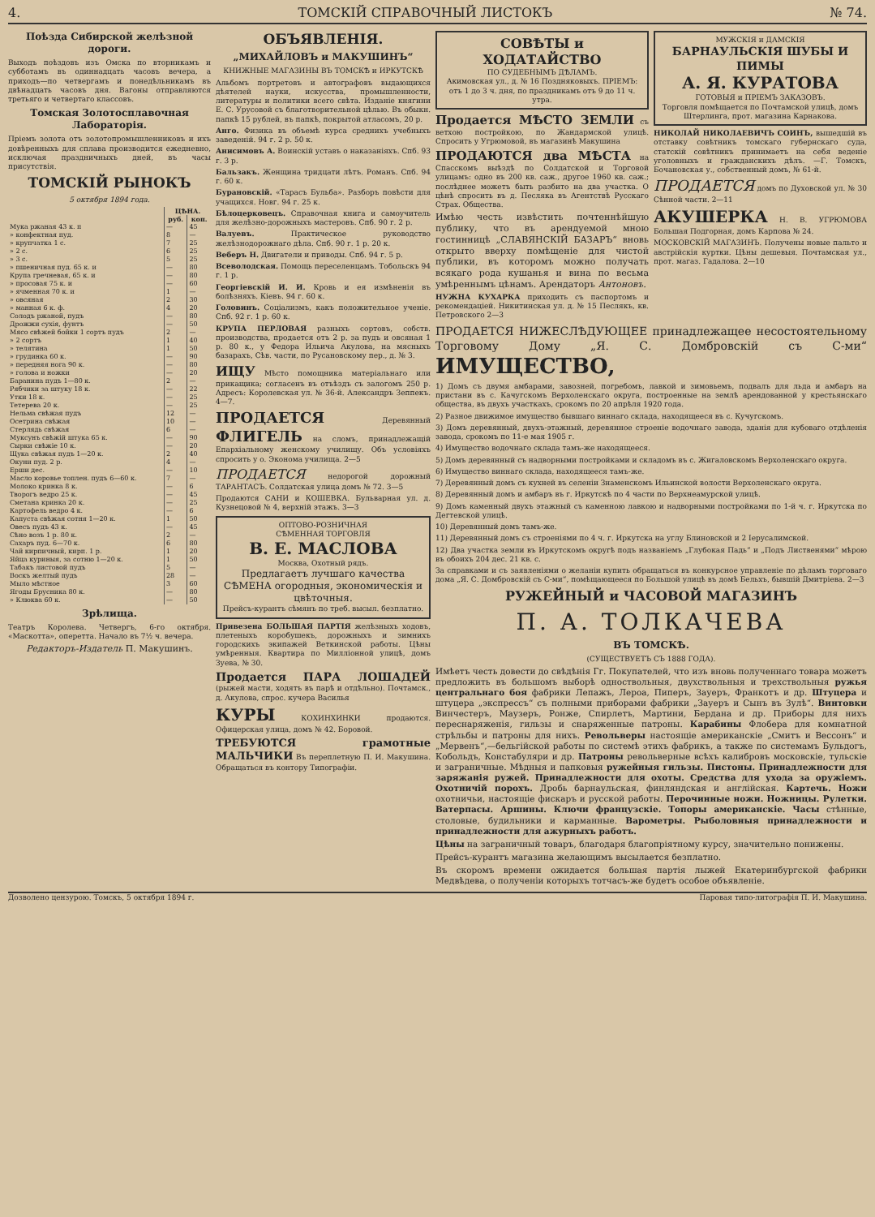4. ТОМСКІЙ СПРАВОЧНЫЙ ЛИСТОКЪ № 74.
Поѣзда Сибирской желѣзной дороги.
Выходъ поѣздовъ изъ Омска по вторникамъ и субботамъ въ одиннадцать часовъ вечера, а приходъ—по четвергамъ и понедѣльникамъ въ двѣнадцать часовъ дня. Вагоны отправляются третьяго и четвертаго классовъ.
Томская Золотосплавочная Лабораторія.
Пріемъ золота отъ золотопромышленниковъ и ихъ довѣренныхъ для сплава производится ежедневно, исключая праздничныхъ дней, въ часы присутствія.
ТОМСКІЙ РЫНОКЪ
5 октября 1894 года.
| | ЦѢНА. | |
| --- | --- | --- |
| | руб. | коп. |
| Мука ржаная 43 к. п | — | 45 |
| » конфектная пуд. | 8 | — |
| » крупчатка 1 с. | 7 | 25 |
| » 2 с. | 6 | 25 |
| » 3 с. | 5 | 25 |
| » пшеничная пуд. 65 к. и | — | 80 |
| Крупа гречневая, 65 к. и | — | 80 |
| » просовая 75 к. и | — | 60 |
| » ячменная 70 к. и | 1 | — |
| » овсяная | 2 | 30 |
| » манная 6 к. ф. | 4 | 20 |
| Солодъ ржаной, пудъ | — | 80 |
| Дрожжи сухія, фунтъ | — | 50 |
| Мясо свѣжей бойки 1 сортъ пудъ | 2 | — |
| » 2 сортъ | 1 | 40 |
| » телятина | 1 | 50 |
| » грудинка 60 к. | — | 90 |
| » передняя нога 90 к. | — | 80 |
| » голова и ножки | — | 20 |
| Баранина пудъ 1—80 к. | 2 | — |
| Рябчики за штуку 18 к. | — | 22 |
| Утки 18 к. | — | 25 |
| Тетерева 20 к. | — | 25 |
| Нельма свѣжая пудъ | 12 | — |
| Осетрина свѣжая | 10 | — |
| Стерлядь свѣжая | 6 | — |
| Муксунъ свѣжій штука 65 к. | — | 90 |
| Сырки свѣжіе 10 к. | — | 20 |
| Щука свѣжая пудъ 1—20 к. | 2 | 40 |
| Окуни пуд. 2 р. | 4 | — |
| Ерши дес. | — | 10 |
| Масло коровье топлен. пудъ 6—60 к. | 7 | — |
| Молоко кринка 8 к. | — | 6 |
| Творогъ ведро 25 к. | — | 45 |
| Сметана кринка 20 к. | — | 25 |
| Картофель ведро 4 к. | — | 6 |
| Капуста свѣжая сотня 1—20 к. | 1 | 50 |
| Овесъ пудъ 43 к. | — | 45 |
| Сѣно возъ 1 р. 80 к. | 2 | — |
| Сахаръ пуд. 6—70 к. | 6 | 80 |
| Чай кирпичный, кирп. 1 р. | 1 | 20 |
| Яйца куриныя, за сотню 1—20 к. | 1 | 50 |
| Табакъ листовой пудъ | 5 | — |
| Воскъ желтый пудъ | 28 | — |
| Мыло мѣстное | 3 | 60 |
| Ягоды Брусника 80 к. | — | 80 |
| » Клюква 60 к. | — | 50 |
Зрѣлища.
Театръ Королева. Четвергъ, 6-го октября. «Маскотта», оперетта. Начало въ 7½ ч. вечера.
Редакторъ-Издатель П. Макушинъ.
ОБЪЯВЛЕНІЯ.
„МИХАЙЛОВЪ и МАКУШИНЪ“
КНИЖНЫЕ МАГАЗИНЫ ВЪ ТОМСКѢ и ИРКУТСКѢ
Альбомъ портретовъ и автографовъ выдающихся дѣятелей науки, искусства, промышленности, литературы и политики всего свѣта. Изданіе княгини Е. С. Урусовой съ благотворительной цѣлью. Въ обыкн. папкѣ 15 рублей, въ папкѣ, покрытой атласомъ, 20 р.
Анго. Физика въ объемѣ курса среднихъ учебныхъ заведеній. 94 г. 2 р. 50 к.
Анисимовъ А. Воинскій уставъ о наказаніяхъ. Спб. 93 г. 3 р.
Бальзакъ. Женщина тридцати лѣтъ. Романъ. Спб. 94 г. 60 к.
Бурановскій. «Тарасъ Бульба». Разборъ повѣсти для учащихся. Новг. 94 г. 25 к.
Бѣлоцерковецъ. Справочная книга и самоучитель для желѣзно-дорожныхъ мастеровъ. Спб. 90 г. 2 р.
Валуевъ. Практическое руководство желѣзнодорожнаго дѣла. Спб. 90 г. 1 р. 20 к.
Веберъ Н. Двигатели и приводы. Спб. 94 г. 5 р.
Всеволодская. Помощь переселенцамъ. Тобольскъ 94 г. 1 р.
Георгіевскій И. И. Кровь и ея измѣненія въ болѣзняхъ. Кіевъ. 94 г. 60 к.
Головинъ. Соціализмъ, какъ положительное ученіе. Спб. 92 г. 1 р. 60 к.
КРУПА ПЕРЛОВАЯ разныхъ сортовъ, собств. производства, продается отъ 2 р. за пудъ и овсяная 1 р. 80 к., у Федора Ильича Акулова, на мясныхъ базарахъ, Сѣв. части, по Русановскому пер., д. № 3.
ИЩУ Мѣсто помощника матеріальнаго или прикащика; согласенъ въ отъѣздъ съ залогомъ 250 р. Адресъ: Королевская ул. № 36-й. Александръ Зеппекъ. 4—7.
ПРОДАЕТСЯ Деревянный ФЛИГЕЛЬ на сломъ, принадлежащій Епархіальному женскому училищу. Объ условіяхъ спросить у о. Эконома училища. 2—5
ПРОДАЕТСЯ недорогой дорожный ТАРАНТАСЪ. Солдатская улица домъ № 72. 3—5
Продаются САНИ и КОШЕВКА. Бульварная ул. д. Кузнецовой № 4, верхній этажъ. 3—3
ОПТОВО-РОЗНИЧНАЯ
СѢМЕННАЯ ТОРГОВЛЯ
В. Е. МАСЛОВА
Москва, Охотный рядъ.
Предлагаетъ лучшаго качества СѢМЕНА огородныя, экономическія и цвѣточныя.
Прейсъ-курантъ сѣмянъ по треб. высыл. безплатно.
Привезена БОЛЬШАЯ ПАРТІЯ желѣзныхъ ходовъ, плетеныхъ коробушекъ, дорожныхъ и зимнихъ городскихъ экипажей Веткинской работы. Цѣны умѣренныя. Квартира по Милліонной улицѣ, домъ Зуева, № 30.
Продается ПАРА ЛОШАДЕЙ (рыжей масти, ходятъ въ парѣ и отдѣльно). Почтамск., д. Акулова, спрос. кучера Василья
КУРЫ КОХИНХИНКИ продаются. Офицерская улица, домъ № 42. Боровой.
ТРЕБУЮТСЯ грамотные МАЛЬЧИКИ Въ переплетную П. И. Макушина. Обращаться въ контору Типографіи.
СОВѢТЫ и ХОДАТАЙСТВО
ПО СУДЕБНЫМЪ ДѢЛАМЪ.
Акимовская ул., д. № 16 Поздняковыхъ. ПРІЕМЪ: отъ 1 до 3 ч. дня, по праздникамъ отъ 9 до 11 ч. утра.
Продается МѢСТО ЗЕМЛИ съ ветхою постройкою, по Жандармской улицѣ. Спросить у Угрюмовой, въ магазинѣ Макушина
ПРОДАЮТСЯ два МѢСТА на Спасскомъ выѣздѣ по Солдатской и Торговой улицамъ: одно въ 200 кв. саж., другое 1960 кв. саж.; послѣднее можетъ быть разбито на два участка. О цѣнѣ спросить въ д. Песляка въ Агентствѣ Русскаго Страх. Общества.
Имѣю честь извѣстить почтеннѣйшую публику, что въ арендуемой мною гостинницѣ „СЛАВЯНСКІЙ БАЗАРЪ“ вновь открыто вверху помѣщеніе для чистой публики, въ которомъ можно получать всякаго рода кушанья и вина по весьма умѣреннымъ цѣнамъ. Арендаторъ Антоновъ.
НУЖНА КУХАРКА приходить съ паспортомъ и рекомендаціей. Никитинская ул. д. № 15 Песлякъ, кв. Петровского 2—3
МУЖСКІЯ и ДАМСКІЯ
БАРНАУЛЬСКІЯ ШУБЫ И ПИМЫ
А. Я. КУРАТОВА
ГОТОВЫЯ и ПРІЕМЪ ЗАКАЗОВЪ.
Торговля помѣщается по Почтамской улицѣ, домъ Штерлинга, прот. магазина Карнакова.
НИКОЛАЙ НИКОЛАЕВИЧЪ СОИНЪ, вышедшій въ отставку совѣтникъ томскаго губернскаго суда, статскій совѣтникъ принимаетъ на себя веденіе уголовныхъ и гражданскихъ дѣлъ. —Г. Томскъ, Бочановская у., собственный домъ, № 61-й.
ПРОДАЕТСЯ домъ по Духовской ул. № 30 Сѣнной части. 2—11
АКУШЕРКА Н. В. УГРЮМОВА Большая Подгорная, домъ Карпова № 24.
МОСКОВСКІЙ МАГАЗИНЪ. Получены новые пальто и австрійскія куртки. Цѣны дешевыя. Почтамская ул., прот. магаз. Гадалова. 2—10
ПРОДАЕТСЯ НИЖЕСЛѢДУЮЩЕЕ принадлежащее несостоятельному Торговому Дому „Я. С. Домбровскій съ С-ми“ ИМУЩЕСТВО,
1) Домъ съ двумя амбарами, завозней, погребомъ, лавкой и зимовьемъ, подвалъ для льда и амбаръ на пристани въ с. Качугскомъ Верхоленскаго округа, построенные на землѣ арендованной у крестьянскаго общества, въ двухъ участкахъ, срокомъ по 20 апрѣля 1920 года.
2) Разное движимое имущество бывшаго виннаго склада, находящееся въ с. Кучугскомъ.
3) Домъ деревянный, двухъ-этажный, деревянное строеніе водочнаго завода, зданія для кубоваго отдѣленія завода, срокомъ по 11-е мая 1905 г.
4) Имущество водочнаго склада тамъ-же находящееся.
5) Домъ деревянный съ надворными постройками и складомъ въ с. Жигаловскомъ Верхоленскаго округа.
6) Имущество виннаго склада, находящееся тамъ-же.
7) Деревянный домъ съ кухней въ селеніи Знаменскомъ Ильинской волости Верхоленскаго округа.
8) Деревянный домъ и амбаръ въ г. Иркутскѣ по 4 части по Верхнеамурской улицѣ.
9) Домъ каменный двухъ этажный съ каменною лавкою и надворными постройками по 1-й ч. г. Иркутска по Дегтевской улицѣ.
10) Деревянный домъ тамъ-же.
11) Деревянный домъ съ строеніями по 4 ч. г. Иркутска на углу Блиновской и 2 Іерусалимской.
12) Два участка земли въ Иркутскомъ округѣ подъ названіемъ „Глубокая Падь“ и „Подъ Лиственями“ мѣрою въ обоихъ 204 дес. 21 кв. с.
За справками и съ заявленіями о желаніи купить обращаться въ конкурсное управленіе по дѣламъ торговаго дома „Я. С. Домбровскій съ С-ми“, помѣщающееся по Большой улицѣ въ домѣ Бельхъ, бывшій Дмитріева. 2—3
РУЖЕЙНЫЙ и ЧАСОВОЙ МАГАЗИНЪ
П. А. ТОЛКАЧЕВА
ВЪ ТОМСКѢ.
(СУЩЕСТВУЕТЪ СЪ 1888 ГОДА).
Имѣетъ честь довести до свѣдѣнія Гг. Покупателей, что изъ вновь полученнаго товара можетъ предложить въ большомъ выборѣ одноствольныя, двухствольныя и трехствольныя ружья центральнаго боя фабрики Лепажъ, Лероа, Пиперъ, Зауеръ, Франкотъ и др. Штуцера и штуцера „экспрессъ“ съ полными приборами фабрики „Зауеръ и Сынъ въ Зулѣ“. Винтовки Винчестеръ, Маузеръ, Ронже, Спирлетъ, Мартини, Бердана и др. Приборы для нихъ переснаряженія, гильзы и снаряженные патроны. Карабины Флобера для комнатной стрѣльбы и патроны для нихъ. Револьверы настоящіе американскіе „Смитъ и Вессонъ“ и „Мервенъ“,—бельгійской работы по системѣ этихъ фабрикъ, а также по системамъ Бульдогъ, Кобольдъ, Констабуляри и др. Патроны револьверные всѣхъ калибровъ московскіе, тульскіе и заграничные. Мѣдныя и папковыя ружейныя гильзы. Пистоны. Принадлежности для заряжанія ружей. Принадлежности для охоты. Средства для ухода за оружіемъ. Охотничій порохъ. Дробь барнаульская, финляндская и англійская. Картечь. Ножи охотничьи, настоящіе фискаръ и русской работы. Перочинные ножи. Ножницы. Рулетки. Ватерпасы. Аршины. Ключи французскіе. Топоры американскіе. Часы стѣнные, столовые, будильники и карманные. Варометры. Рыболовныя принадлежности и принадлежности для ажурныхъ работъ.
Цѣны на заграничный товаръ, благодаря благопріятному курсу, значительно понижены.
Прейсъ-курантъ магазина желающимъ высылается безплатно.
Въ скоромъ времени ожидается большая партія лыжей Екатеринбургской фабрики Медвѣдева, о полученіи которыхъ тотчасъ-же будетъ особое объявленіе.
Дозволено цензурою. Томскъ, 5 октября 1894 г. Паровая типо-литографія П. И. Макушина.